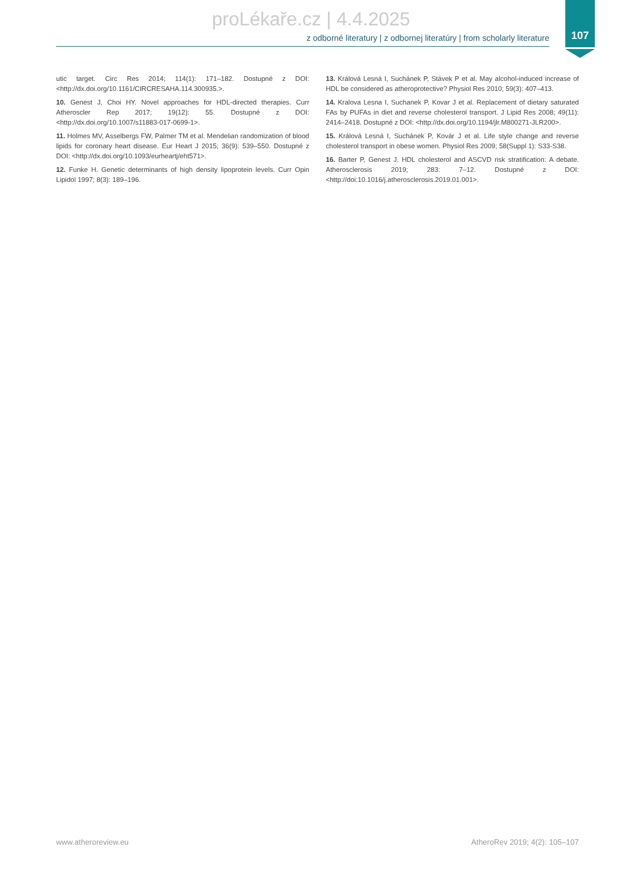proLékaře.cz | 4.4.2025
z odborné literatury | z odbornej literatúry | from scholarly literature
107
utic target. Circ Res 2014; 114(1): 171–182. Dostupné z DOI: <http://dx.doi.org/10.1161/CIRCRESAHA.114.300935.>.
10. Genest J, Choi HY. Novel approaches for HDL-directed therapies. Curr Atheroscler Rep 2017; 19(12): 55. Dostupné z DOI: <http://dx.doi.org/10.1007/s11883-017-0699-1>.
11. Holmes MV, Asselbergs FW, Palmer TM et al. Mendelian randomization of blood lipids for coronary heart disease. Eur Heart J 2015; 36(9): 539–550. Dostupné z DOI: <http://dx.doi.org/10.1093/eurheartj/eht571>.
12. Funke H. Genetic determinants of high density lipoprotein levels. Curr Opin Lipidol 1997; 8(3): 189–196.
13. Králová Lesná I, Suchánek P, Stávek P et al. May alcohol-induced increase of HDL be considered as atheroprotective? Physiol Res 2010; 59(3): 407–413.
14. Kralova Lesna I, Suchanek P, Kovar J et al. Replacement of dietary saturated FAs by PUFAs in diet and reverse cholesterol transport. J Lipid Res 2008; 49(11): 2414–2418. Dostupné z DOI: <http://dx.doi.org/10.1194/jlr.M800271-JLR200>.
15. Králová Lesná I, Suchánek P, Kovár J et al. Life style change and reverse cholesterol transport in obese women. Physiol Res 2009; 58(Suppl 1): S33-S38.
16. Barter P, Genest J. HDL cholesterol and ASCVD risk stratification: A debate. Atherosclerosis 2019; 283: 7–12. Dostupné z DOI: <http://doi:10.1016/j.atherosclerosis.2019.01.001>.
www.atheroreview.eu AtheroRev 2019; 4(2): 105–107